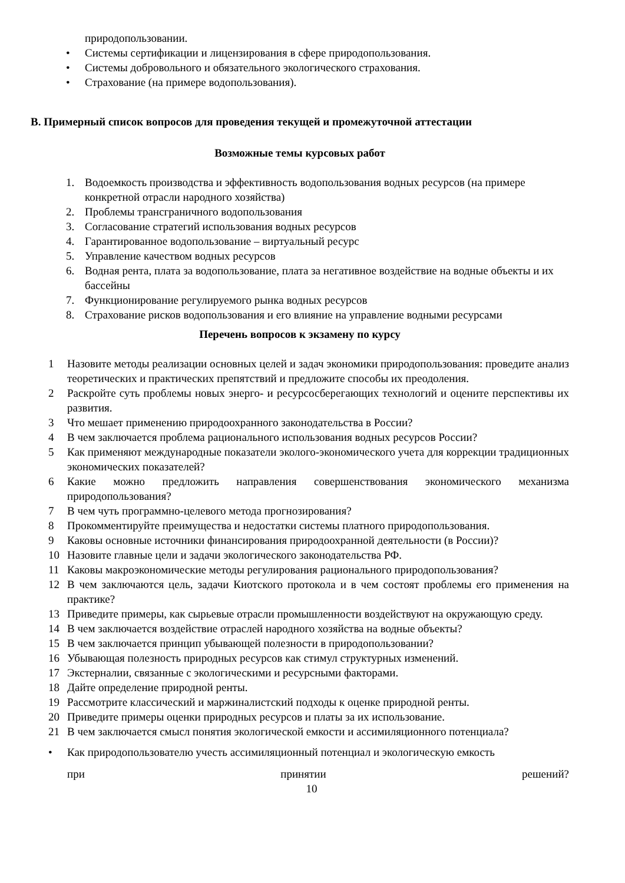природопользовании.
• Системы сертификации и лицензирования в сфере природопользования.
• Системы добровольного и обязательного экологического страхования.
• Страхование (на примере водопользования).
B. Примерный список вопросов для проведения текущей и промежуточной аттестации
Возможные темы курсовых работ
1. Водоемкость производства и эффективность водопользования водных ресурсов (на примере конкретной отрасли народного хозяйства)
2. Проблемы трансграничного водопользования
3. Согласование стратегий использования водных ресурсов
4. Гарантированное водопользование – виртуальный ресурс
5. Управление качеством водных ресурсов
6. Водная рента, плата за водопользование, плата за негативное воздействие на водные объекты и их бассейны
7. Функционирование регулируемого рынка водных ресурсов
8. Страхование рисков водопользования и его влияние на управление водными ресурсами
Перечень вопросов к экзамену по курсу
1 Назовите методы реализации основных целей и задач экономики природопользования: проведите анализ теоретических и практических препятствий и предложите способы их преодоления.
2 Раскройте суть проблемы новых энерго- и ресурсосберегающих технологий и оцените перспективы их развития.
3 Что мешает применению природоохранного законодательства в России?
4 В чем заключается проблема рационального использования водных ресурсов России?
5 Как применяют международные показатели эколого-экономического учета для коррекции традиционных экономических показателей?
6 Какие можно предложить направления совершенствования экономического механизма природопользования?
7 В чем чуть программно-целевого метода прогнозирования?
8 Прокомментируйте преимущества и недостатки системы платного природопользования.
9 Каковы основные источники финансирования природоохранной деятельности (в России)?
10 Назовите главные цели и задачи экологического законодательства РФ.
11 Каковы макроэкономические методы регулирования рационального природопользования?
12 В чем заключаются цель, задачи Киотского протокола и в чем состоят проблемы его применения на практике?
13 Приведите примеры, как сырьевые отрасли промышленности воздействуют на окружающую среду.
14 В чем заключается воздействие отраслей народного хозяйства на водные объекты?
15 В чем заключается принцип убывающей полезности в природопользовании?
16 Убывающая полезность природных ресурсов как стимул структурных изменений.
17 Экстерналии, связанные с экологическими и ресурсными факторами.
18 Дайте определение природной ренты.
19 Рассмотрите классический и маржиналистский подходы к оценке природной ренты.
20 Приведите примеры оценки природных ресурсов и платы за их использование.
21 В чем заключается смысл понятия экологической емкости и ассимиляционного потенциала?
• Как природопользователю учесть ассимиляционный потенциал и экологическую емкость
при принятии решений?
10